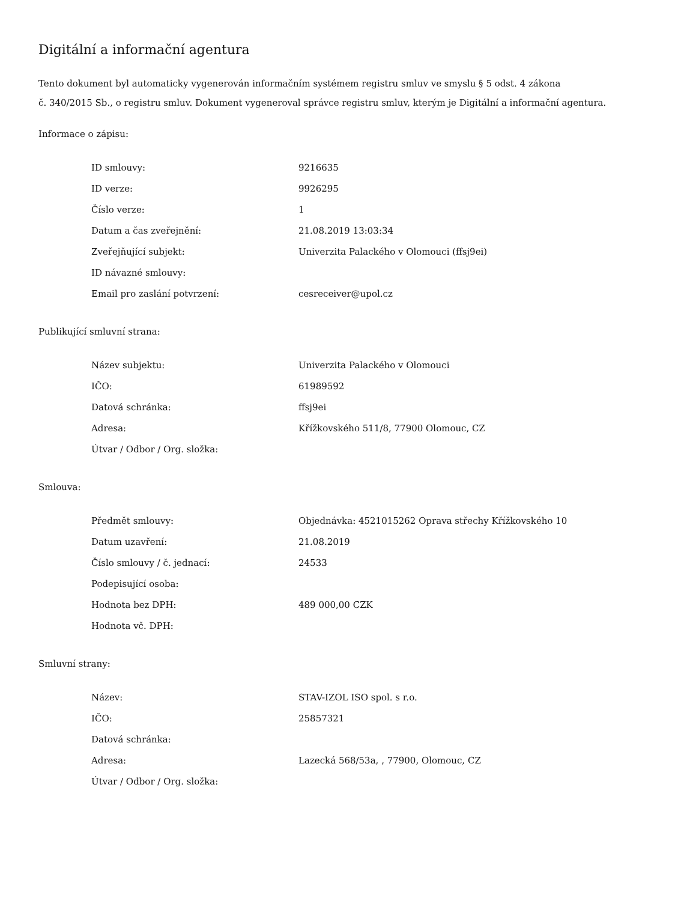Digitální a informační agentura
Tento dokument byl automaticky vygenerován informačním systémem registru smluv ve smyslu § 5 odst. 4 zákona
č. 340/2015 Sb., o registru smluv. Dokument vygeneroval správce registru smluv, kterým je Digitální a informační agentura.
Informace o zápisu:
| ID smlouvy: | 9216635 |
| ID verze: | 9926295 |
| Číslo verze: | 1 |
| Datum a čas zveřejnění: | 21.08.2019 13:03:34 |
| Zveřejňující subjekt: | Univerzita Palackého v Olomouci (ffsj9ei) |
| ID návazné smlouvy: | |
| Email pro zaslání potvrzení: | cesreceiver@upol.cz |
Publikující smluvní strana:
| Název subjektu: | Univerzita Palackého v Olomouci |
| IČO: | 61989592 |
| Datová schránka: | ffsj9ei |
| Adresa: | Křížkovského 511/8, 77900 Olomouc, CZ |
| Útvar / Odbor / Org. složka: | |
Smlouva:
| Předmět smlouvy: | Objednávka: 4521015262 Oprava střechy Křížkovského 10 |
| Datum uzavření: | 21.08.2019 |
| Číslo smlouvy / č. jednací: | 24533 |
| Podepisující osoba: | |
| Hodnota bez DPH: | 489 000,00 CZK |
| Hodnota vč. DPH: | |
Smluvní strany:
| Název: | STAV-IZOL ISO spol. s r.o. |
| IČO: | 25857321 |
| Datová schránka: | |
| Adresa: | Lazecká 568/53a, , 77900, Olomouc, CZ |
| Útvar / Odbor / Org. složka: | |